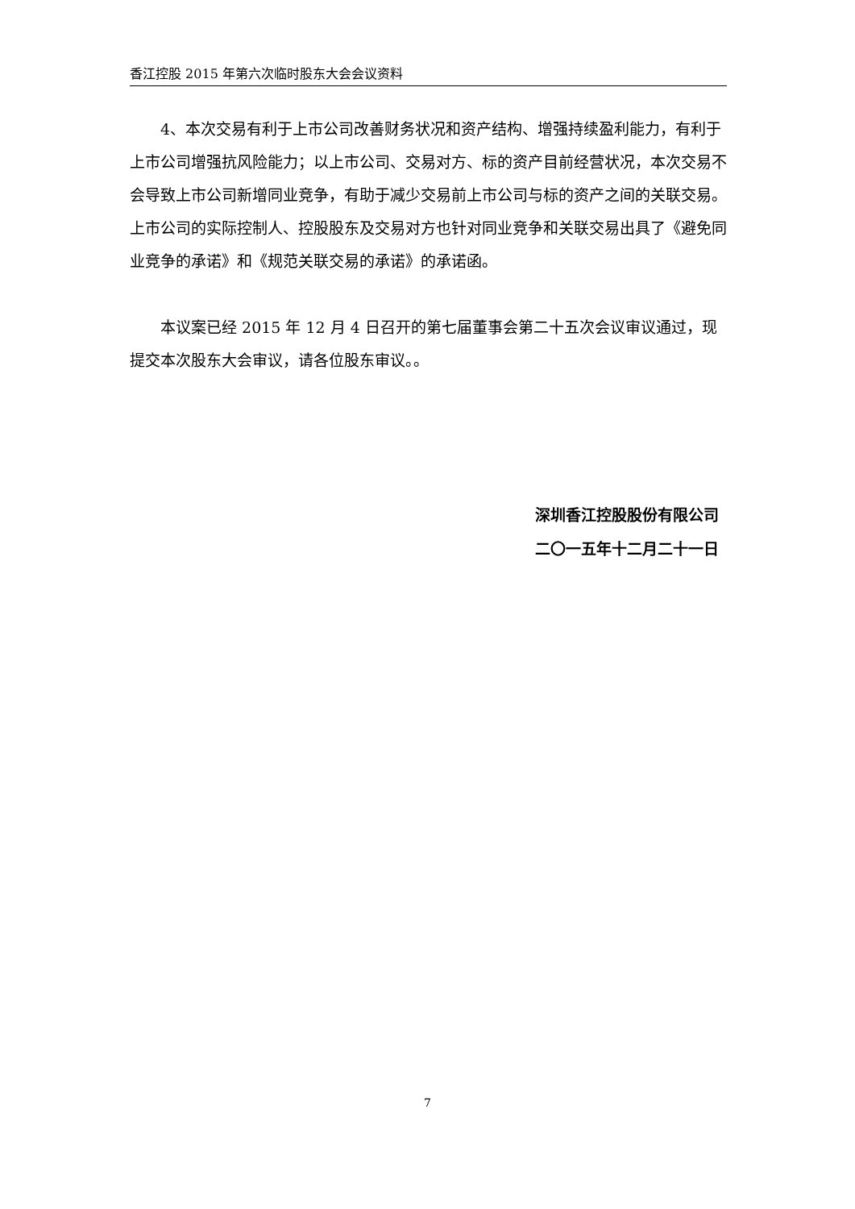香江控股 2015 年第六次临时股东大会会议资料
4、本次交易有利于上市公司改善财务状况和资产结构、增强持续盈利能力，有利于上市公司增强抗风险能力；以上市公司、交易对方、标的资产目前经营状况，本次交易不会导致上市公司新增同业竞争，有助于减少交易前上市公司与标的资产之间的关联交易。上市公司的实际控制人、控股股东及交易对方也针对同业竞争和关联交易出具了《避免同业竞争的承诺》和《规范关联交易的承诺》的承诺函。
本议案已经 2015 年 12 月 4 日召开的第七届董事会第二十五次会议审议通过，现提交本次股东大会审议，请各位股东审议。。
深圳香江控股股份有限公司
二〇一五年十二月二十一日
7